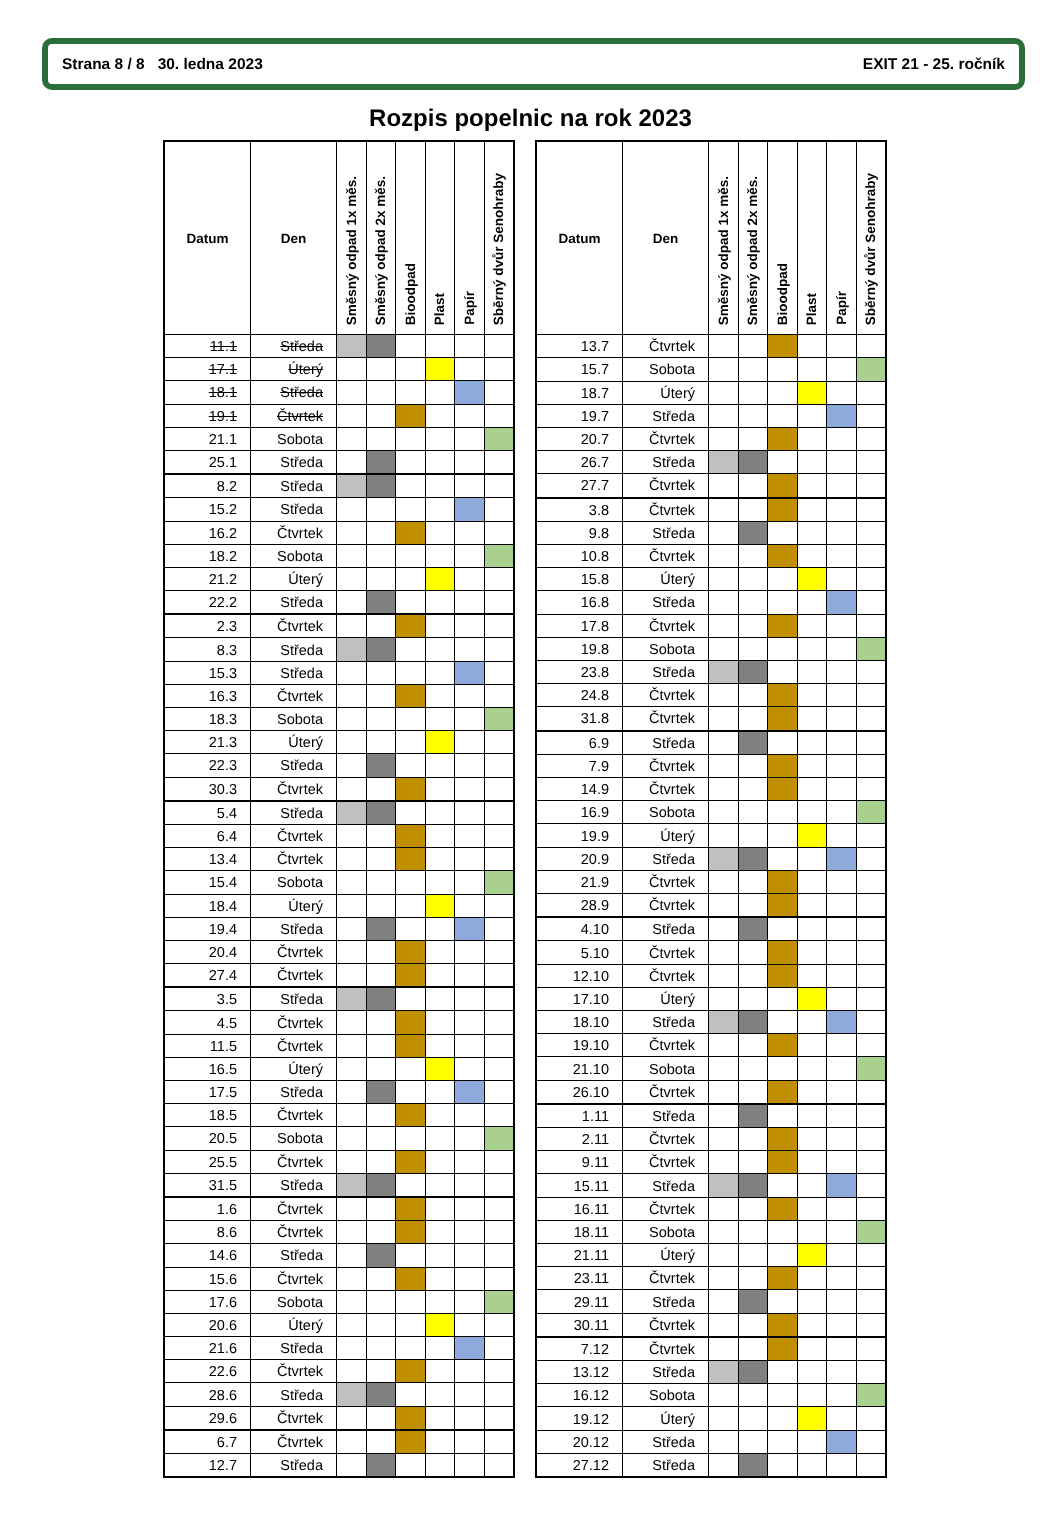Strana 8 / 8 30. ledna 2023 EXIT 21 - 25. ročník
Rozpis popelnic na rok 2023
| Datum | Den | Směsný odpad 1x měs. | Směsný odpad 2x měs. | Bioodpad | Plast | Papír | Sběrný dvůr Senohraby |
| --- | --- | --- | --- | --- | --- | --- | --- |
| 11.1 | Středa | | | | | | |
| 17.1 | Úterý | | | | | | |
| 18.1 | Středa | | | | | | |
| 19.1 | Čtvrtek | | | | | | |
| 21.1 | Sobota | | | | | | |
| 25.1 | Středa | | | | | | |
| 8.2 | Středa | | | | | | |
| 15.2 | Středa | | | | | | |
| 16.2 | Čtvrtek | | | | | | |
| 18.2 | Sobota | | | | | | |
| 21.2 | Úterý | | | | | | |
| 22.2 | Středa | | | | | | |
| 2.3 | Čtvrtek | | | | | | |
| 8.3 | Středa | | | | | | |
| 15.3 | Středa | | | | | | |
| 16.3 | Čtvrtek | | | | | | |
| 18.3 | Sobota | | | | | | |
| 21.3 | Úterý | | | | | | |
| 22.3 | Středa | | | | | | |
| 30.3 | Čtvrtek | | | | | | |
| 5.4 | Středa | | | | | | |
| 6.4 | Čtvrtek | | | | | | |
| 13.4 | Čtvrtek | | | | | | |
| 15.4 | Sobota | | | | | | |
| 18.4 | Úterý | | | | | | |
| 19.4 | Středa | | | | | | |
| 20.4 | Čtvrtek | | | | | | |
| 27.4 | Čtvrtek | | | | | | |
| 3.5 | Středa | | | | | | |
| 4.5 | Čtvrtek | | | | | | |
| 11.5 | Čtvrtek | | | | | | |
| 16.5 | Úterý | | | | | | |
| 17.5 | Středa | | | | | | |
| 18.5 | Čtvrtek | | | | | | |
| 20.5 | Sobota | | | | | | |
| 25.5 | Čtvrtek | | | | | | |
| 31.5 | Středa | | | | | | |
| 1.6 | Čtvrtek | | | | | | |
| 8.6 | Čtvrtek | | | | | | |
| 14.6 | Středa | | | | | | |
| 15.6 | Čtvrtek | | | | | | |
| 17.6 | Sobota | | | | | | |
| 20.6 | Úterý | | | | | | |
| 21.6 | Středa | | | | | | |
| 22.6 | Čtvrtek | | | | | | |
| 28.6 | Středa | | | | | | |
| 29.6 | Čtvrtek | | | | | | |
| 6.7 | Čtvrtek | | | | | | |
| 12.7 | Středa | | | | | | |
| Datum | Den | Směsný odpad 1x měs. | Směsný odpad 2x měs. | Bioodpad | Plast | Papír | Sběrný dvůr Senohraby |
| --- | --- | --- | --- | --- | --- | --- | --- |
| 13.7 | Čtvrtek | | | | | | |
| 15.7 | Sobota | | | | | | |
| 18.7 | Úterý | | | | | | |
| 19.7 | Středa | | | | | | |
| 20.7 | Čtvrtek | | | | | | |
| 26.7 | Středa | | | | | | |
| 27.7 | Čtvrtek | | | | | | |
| 3.8 | Čtvrtek | | | | | | |
| 9.8 | Středa | | | | | | |
| 10.8 | Čtvrtek | | | | | | |
| 15.8 | Úterý | | | | | | |
| 16.8 | Středa | | | | | | |
| 17.8 | Čtvrtek | | | | | | |
| 19.8 | Sobota | | | | | | |
| 23.8 | Středa | | | | | | |
| 24.8 | Čtvrtek | | | | | | |
| 31.8 | Čtvrtek | | | | | | |
| 6.9 | Středa | | | | | | |
| 7.9 | Čtvrtek | | | | | | |
| 14.9 | Čtvrtek | | | | | | |
| 16.9 | Sobota | | | | | | |
| 19.9 | Úterý | | | | | | |
| 20.9 | Středa | | | | | | |
| 21.9 | Čtvrtek | | | | | | |
| 28.9 | Čtvrtek | | | | | | |
| 4.10 | Středa | | | | | | |
| 5.10 | Čtvrtek | | | | | | |
| 12.10 | Čtvrtek | | | | | | |
| 17.10 | Úterý | | | | | | |
| 18.10 | Středa | | | | | | |
| 19.10 | Čtvrtek | | | | | | |
| 21.10 | Sobota | | | | | | |
| 26.10 | Čtvrtek | | | | | | |
| 1.11 | Středa | | | | | | |
| 2.11 | Čtvrtek | | | | | | |
| 9.11 | Čtvrtek | | | | | | |
| 15.11 | Středa | | | | | | |
| 16.11 | Čtvrtek | | | | | | |
| 18.11 | Sobota | | | | | | |
| 21.11 | Úterý | | | | | | |
| 23.11 | Čtvrtek | | | | | | |
| 29.11 | Středa | | | | | | |
| 30.11 | Čtvrtek | | | | | | |
| 7.12 | Čtvrtek | | | | | | |
| 13.12 | Středa | | | | | | |
| 16.12 | Sobota | | | | | | |
| 19.12 | Úterý | | | | | | |
| 20.12 | Středa | | | | | | |
| 27.12 | Středa | | | | | | |